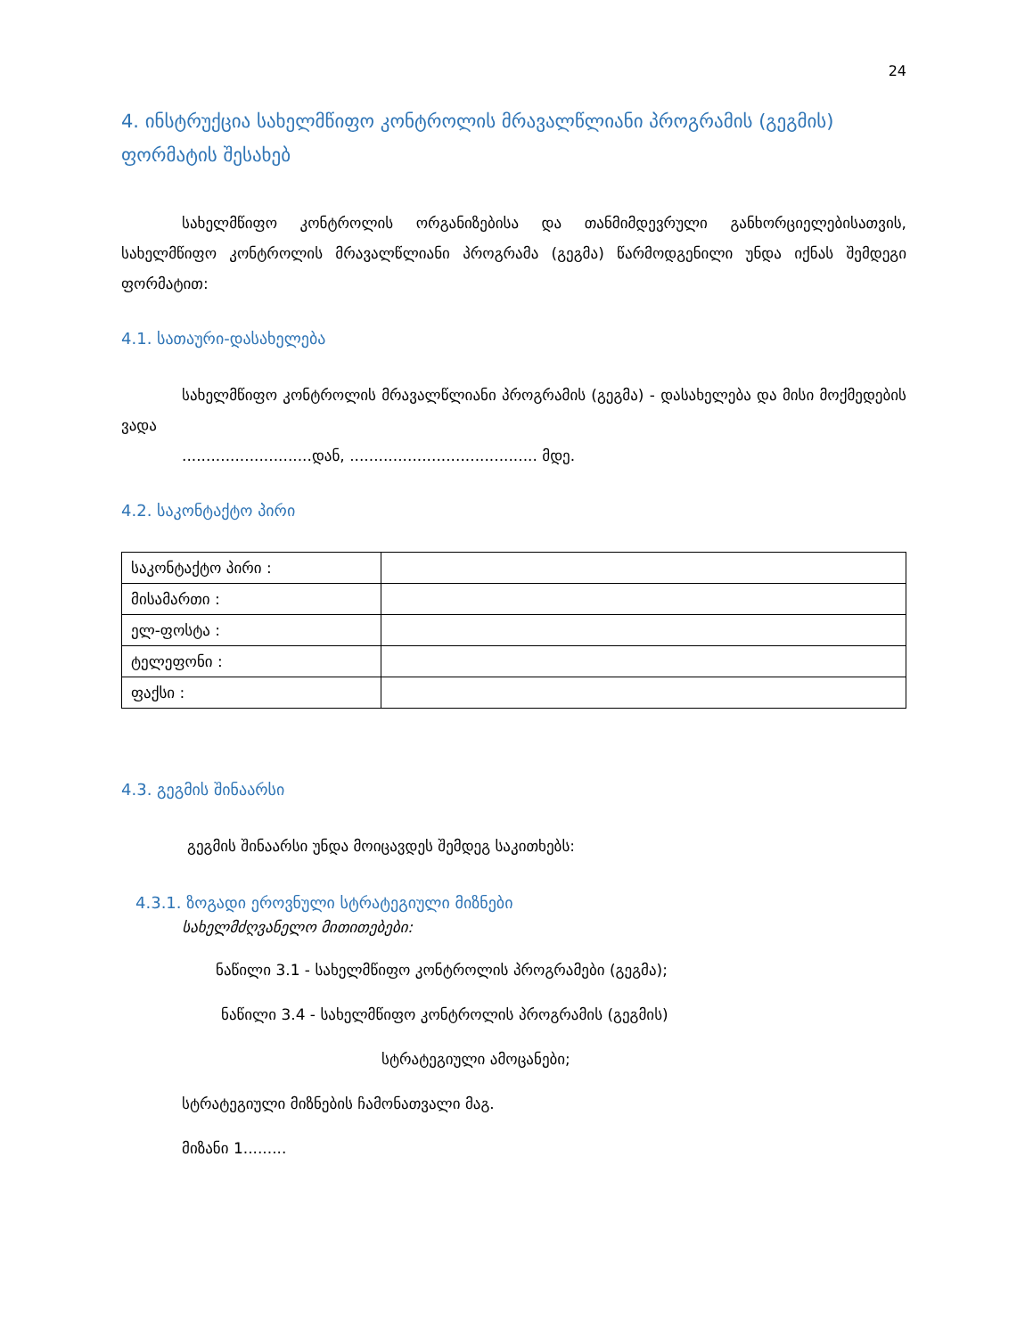24
4. ინსტრუქცია სახელმწიფო კონტროლის მრავალწლიანი პროგრამის (გეგმის) ფორმატის შესახებ
სახელმწიფო კონტროლის ორგანიზებისა და თანმიმდევრული განხორციელებისათვის, სახელმწიფო კონტროლის მრავალწლიანი პროგრამა (გეგმა) წარმოდგენილი უნდა იქნას შემდეგი ფორმატით:
4.1. სათაური-დასახელება
სახელმწიფო კონტროლის მრავალწლიანი პროგრამის (გეგმა) - დასახელება და მისი მოქმედების ვადა
...........................დან, ....................................... მდე.
4.2. საკონტაქტო პირი
| საკონტაქტო პირი : | |
| მისამართი : | |
| ელ-ფოსტა : | |
| ტელეფონი : | |
| ფაქსი : | |
4.3. გეგმის შინაარსი
გეგმის შინაარსი უნდა მოიცავდეს შემდეგ საკითხებს:
4.3.1. ზოგადი ეროვნული სტრატეგიული მიზნები
სახელმძღვანელო მითითებები:
ნაწილი 3.1 - სახელმწიფო კონტროლის პროგრამები (გეგმა);
ნაწილი 3.4 - სახელმწიფო კონტროლის პროგრამის (გეგმის)
სტრატეგიული ამოცანები;
სტრატეგიული მიზნების ჩამონათვალი მაგ.
მიზანი 1.........